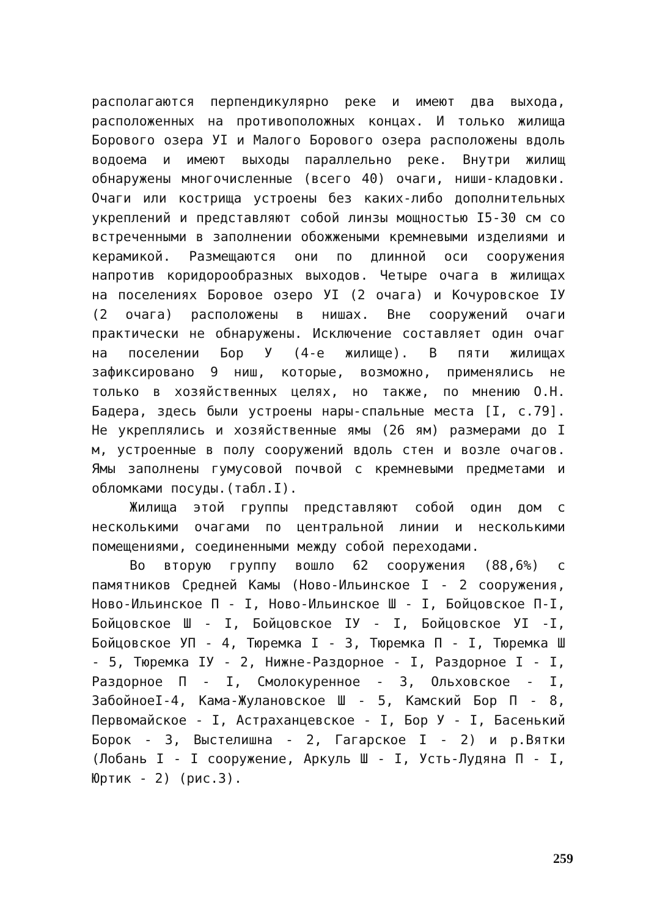располагаются перпендикулярно реке и имеют два выхода, расположенных на противоположных концах. И только жилища Борового озера УI и Малого Борового озера расположены вдоль водоема и имеют выходы параллельно реке. Внутри жилищ обнаружены многочисленные (всего 40) очаги, ниши-кладовки. Очаги или кострища устроены без каких-либо дополнительных укреплений и представляют собой линзы мощностью I5-30 см со встреченными в заполнении обожжеными кремневыми изделиями и керамикой. Размещаются они по длинной оси сооружения напротив коридорообразных выходов. Четыре очага в жилищах на поселениях Боровое озеро УI (2 очага) и Кочуровское IУ (2 очага) расположены в нишах. Вне сооружений очаги практически не обнаружены. Исключение составляет один очаг на поселении Бор У (4-е жилище). В пяти жилищах зафиксировано 9 ниш, которые, возможно, применялись не только в хозяйственных целях, но также, по мнению О.Н. Бадера, здесь были устроены нары-спальные места [I, с.79]. Не укреплялись и хозяйственные ямы (26 ям) размерами до I м, устроенные в полу сооружений вдоль стен и возле очагов. Ямы заполнены гумусовой почвой с кремневыми предметами и обломками посуды.(табл.I).
Жилища этой группы представляют собой один дом с несколькими очагами по центральной линии и несколькими помещениями, соединенными между собой переходами.
Во вторую группу вошло 62 сооружения (88,6%) с памятников Средней Камы (Ново-Ильинское I - 2 сооружения, Ново-Ильинское П - I, Ново-Ильинское Ш - I, Бойцовское П-I, Бойцовское Ш - I, Бойцовское IУ - I, Бойцовское УI -I, Бойцовское УП - 4, Тюремка I - 3, Тюремка П - I, Тюремка Ш - 5, Тюремка IУ - 2, Нижне-Раздорное - I, Раздорное I - I, Раздорное П - I, Смолокуренное - 3, Ольховское - I, ЗабойноеI-4, Кама-Жулановское Ш - 5, Камский Бор П - 8, Первомайское - I, Астраханцевское - I, Бор У - I, Басенький Борок - 3, Выстелишна - 2, Гагарское I - 2) и р.Вятки (Лобань I - I сооружение, Аркуль Ш - I, Усть-Лудяна П - I, Юртик - 2) (рис.3).
259